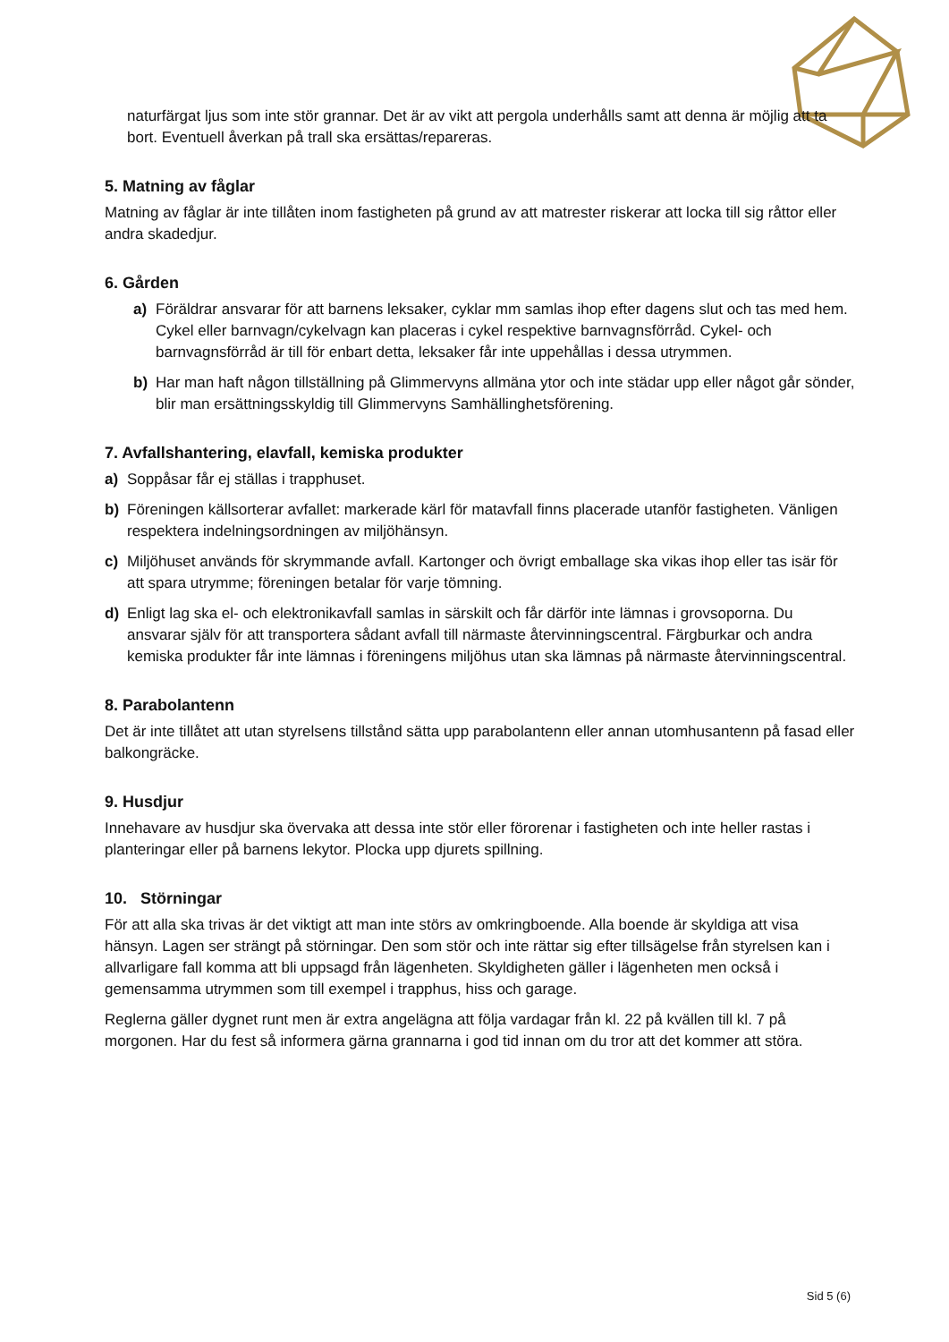naturfärgat ljus som inte stör grannar. Det är av vikt att pergola underhålls samt att denna är möjlig att ta bort. Eventuell åverkan på trall ska ersättas/repareras.
5. Matning av fåglar
Matning av fåglar är inte tillåten inom fastigheten på grund av att matrester riskerar att locka till sig råttor eller andra skadedjur.
6. Gården
a) Föräldrar ansvarar för att barnens leksaker, cyklar mm samlas ihop efter dagens slut och tas med hem. Cykel eller barnvagn/cykelvagn kan placeras i cykel respektive barnvagnsförråd. Cykel- och barnvagnsförråd är till för enbart detta, leksaker får inte uppehållas i dessa utrymmen.
b) Har man haft någon tillställning på Glimmervyns allmäna ytor och inte städar upp eller något går sönder, blir man ersättningsskyldig till Glimmervyns Samhällinghetsförening.
7. Avfallshantering, elavfall, kemiska produkter
a) Soppåsar får ej ställas i trapphuset.
b) Föreningen källsorterar avfallet: markerade kärl för matavfall finns placerade utanför fastigheten. Vänligen respektera indelningsordningen av miljöhänsyn.
c) Miljöhuset används för skrymmande avfall. Kartonger och övrigt emballage ska vikas ihop eller tas isär för att spara utrymme; föreningen betalar för varje tömning.
d) Enligt lag ska el- och elektronikavfall samlas in särskilt och får därför inte lämnas i grovsoporna. Du ansvarar själv för att transportera sådant avfall till närmaste återvinningscentral. Färgburkar och andra kemiska produkter får inte lämnas i föreningens miljöhus utan ska lämnas på närmaste återvinningscentral.
8. Parabolantenn
Det är inte tillåtet att utan styrelsens tillstånd sätta upp parabolantenn eller annan utomhusantenn på fasad eller balkongräcke.
9. Husdjur
Innehavare av husdjur ska övervaka att dessa inte stör eller förorenar i fastigheten och inte heller rastas i planteringar eller på barnens lekytor. Plocka upp djurets spillning.
10. Störningar
För att alla ska trivas är det viktigt att man inte störs av omkringboende. Alla boende är skyldiga att visa hänsyn. Lagen ser strängt på störningar. Den som stör och inte rättar sig efter tillsägelse från styrelsen kan i allvarligare fall komma att bli uppsagd från lägenheten. Skyldigheten gäller i lägenheten men också i gemensamma utrymmen som till exempel i trapphus, hiss och garage.
Reglerna gäller dygnet runt men är extra angelägna att följa vardagar från kl. 22 på kvällen till kl. 7 på morgonen. Har du fest så informera gärna grannarna i god tid innan om du tror att det kommer att störa.
Sid 5 (6)